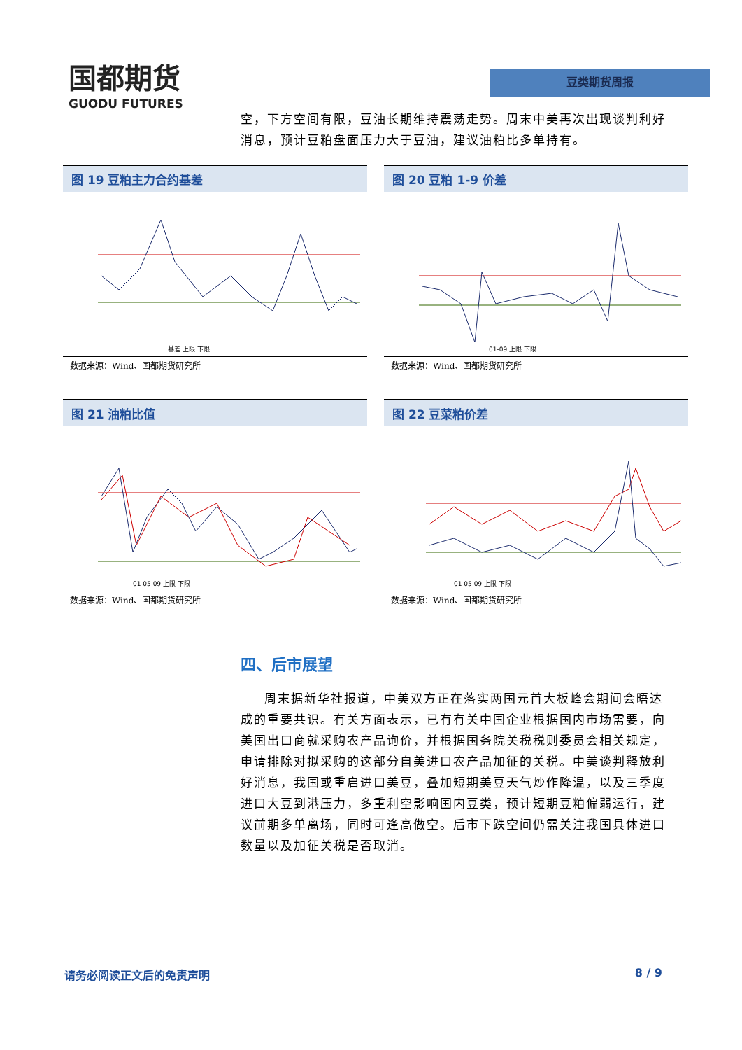国都期货
GUODU FUTURES
豆类期货周报
空，下方空间有限，豆油长期维持震荡走势。周末中美再次出现谈判利好消息，预计豆粕盘面压力大于豆油，建议油粕比多单持有。
图 19 豆粕主力合约基差
基差 上限 下限
数据来源：Wind、国都期货研究所
图 20 豆粕 1-9 价差
01-09 上限 下限
数据来源：Wind、国都期货研究所
图 21 油粕比值
01 05 09 上限 下限
数据来源：Wind、国都期货研究所
图 22 豆菜粕价差
01 05 09 上限 下限
数据来源：Wind、国都期货研究所
四、后市展望
周末据新华社报道，中美双方正在落实两国元首大板峰会期间会晤达成的重要共识。有关方面表示，已有有关中国企业根据国内市场需要，向美国出口商就采购农产品询价，并根据国务院关税税则委员会相关规定，申请排除对拟采购的这部分自美进口农产品加征的关税。中美谈判释放利好消息，我国或重启进口美豆，叠加短期美豆天气炒作降温，以及三季度进口大豆到港压力，多重利空影响国内豆类，预计短期豆粕偏弱运行，建议前期多单离场，同时可逢高做空。后市下跌空间仍需关注我国具体进口数量以及加征关税是否取消。
请务必阅读正文后的免责声明 8 / 9